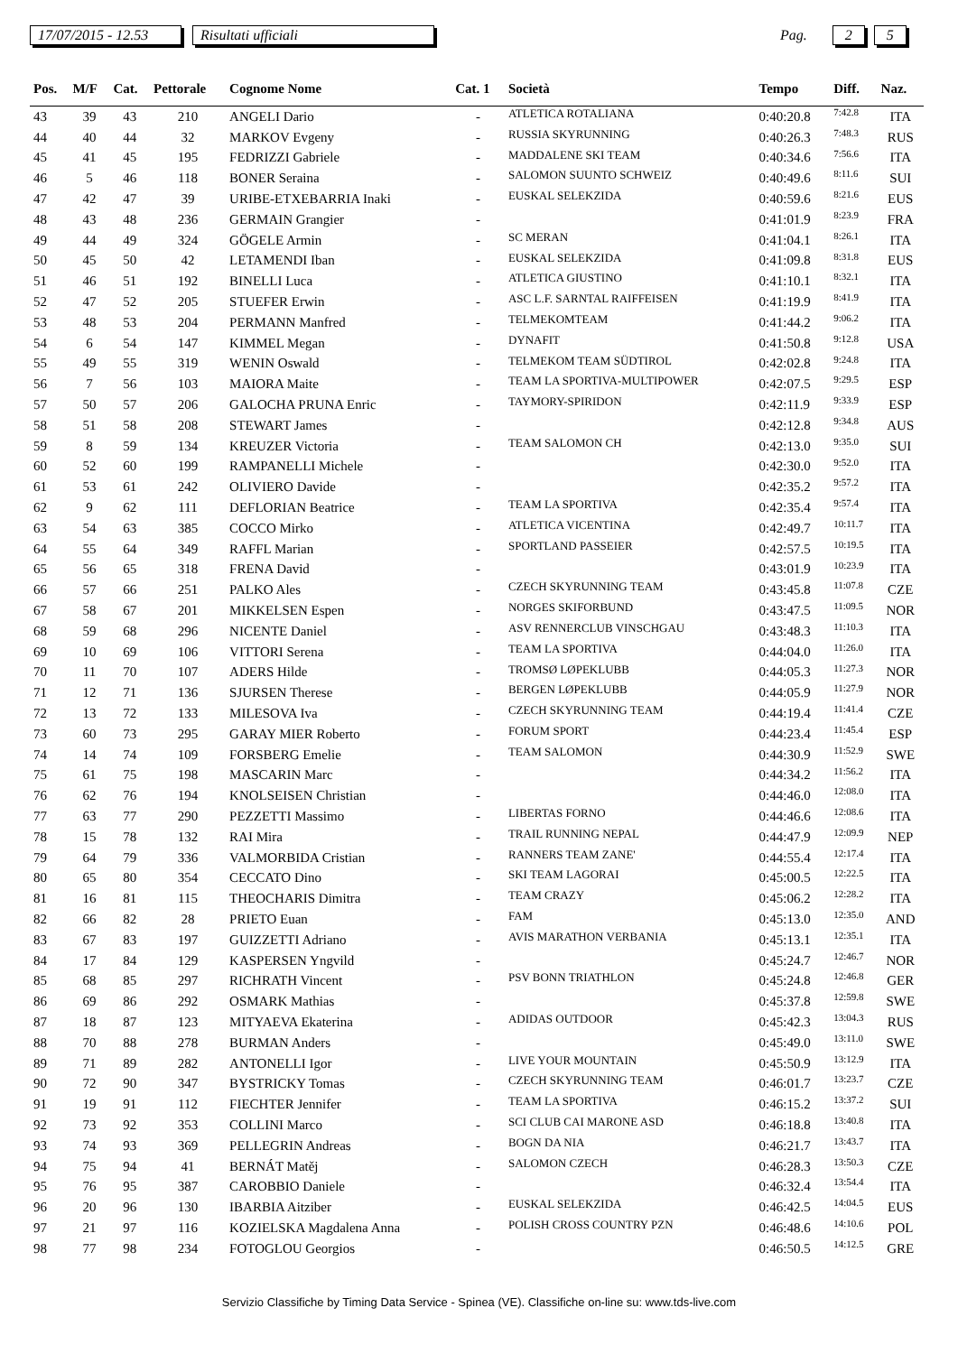17/07/2015 - 12.53 Risultati ufficiali Pag. 2 5
| Pos. | M/F | Cat. | Pettorale | Cognome Nome | Cat. 1 | Società | Tempo | Diff. | Naz. |
| --- | --- | --- | --- | --- | --- | --- | --- | --- | --- |
| 43 | 39 | 43 | 210 | ANGELI Dario | - | ATLETICA ROTALIANA | 0:40:20.8 | 7:42.8 | ITA |
| 44 | 40 | 44 | 32 | MARKOV Evgeny | - | RUSSIA SKYRUNNING | 0:40:26.3 | 7:48.3 | RUS |
| 45 | 41 | 45 | 195 | FEDRIZZI Gabriele | - | MADDALENE SKI TEAM | 0:40:34.6 | 7:56.6 | ITA |
| 46 | 5 | 46 | 118 | BONER Seraina | - | SALOMON SUUNTO SCHWEIZ | 0:40:49.6 | 8:11.6 | SUI |
| 47 | 42 | 47 | 39 | URIBE-ETXEBARRIA Inaki | - | EUSKAL SELEKZIDA | 0:40:59.6 | 8:21.6 | EUS |
| 48 | 43 | 48 | 236 | GERMAIN Grangier | - | | 0:41:01.9 | 8:23.9 | FRA |
| 49 | 44 | 49 | 324 | GÖGELE Armin | - | SC MERAN | 0:41:04.1 | 8:26.1 | ITA |
| 50 | 45 | 50 | 42 | LETAMENDI Iban | - | EUSKAL SELEKZIDA | 0:41:09.8 | 8:31.8 | EUS |
| 51 | 46 | 51 | 192 | BINELLI Luca | - | ATLETICA GIUSTINO | 0:41:10.1 | 8:32.1 | ITA |
| 52 | 47 | 52 | 205 | STUEFER Erwin | - | ASC L.F. SARNTAL RAIFFEISEN | 0:41:19.9 | 8:41.9 | ITA |
| 53 | 48 | 53 | 204 | PERMANN Manfred | - | TELMEKOMTEAM | 0:41:44.2 | 9:06.2 | ITA |
| 54 | 6 | 54 | 147 | KIMMEL Megan | - | DYNAFIT | 0:41:50.8 | 9:12.8 | USA |
| 55 | 49 | 55 | 319 | WENIN Oswald | - | TELMEKOM TEAM SÜDTIROL | 0:42:02.8 | 9:24.8 | ITA |
| 56 | 7 | 56 | 103 | MAIORA Maite | - | TEAM LA SPORTIVA-MULTIPOWER | 0:42:07.5 | 9:29.5 | ESP |
| 57 | 50 | 57 | 206 | GALOCHA PRUNA Enric | - | TAYMORY-SPIRIDON | 0:42:11.9 | 9:33.9 | ESP |
| 58 | 51 | 58 | 208 | STEWART James | - | | 0:42:12.8 | 9:34.8 | AUS |
| 59 | 8 | 59 | 134 | KREUZER Victoria | - | TEAM SALOMON CH | 0:42:13.0 | 9:35.0 | SUI |
| 60 | 52 | 60 | 199 | RAMPANELLI Michele | - | | 0:42:30.0 | 9:52.0 | ITA |
| 61 | 53 | 61 | 242 | OLIVIERO Davide | - | | 0:42:35.2 | 9:57.2 | ITA |
| 62 | 9 | 62 | 111 | DEFLORIAN Beatrice | - | TEAM LA SPORTIVA | 0:42:35.4 | 9:57.4 | ITA |
| 63 | 54 | 63 | 385 | COCCO Mirko | - | ATLETICA VICENTINA | 0:42:49.7 | 10:11.7 | ITA |
| 64 | 55 | 64 | 349 | RAFFL Marian | - | SPORTLAND PASSEIER | 0:42:57.5 | 10:19.5 | ITA |
| 65 | 56 | 65 | 318 | FRENA David | - | | 0:43:01.9 | 10:23.9 | ITA |
| 66 | 57 | 66 | 251 | PALKO Ales | - | CZECH SKYRUNNING TEAM | 0:43:45.8 | 11:07.8 | CZE |
| 67 | 58 | 67 | 201 | MIKKELSEN Espen | - | NORGES SKIFORBUND | 0:43:47.5 | 11:09.5 | NOR |
| 68 | 59 | 68 | 296 | NICENTE Daniel | - | ASV RENNERCLUB VINSCHGAU | 0:43:48.3 | 11:10.3 | ITA |
| 69 | 10 | 69 | 106 | VITTORI Serena | - | TEAM LA SPORTIVA | 0:44:04.0 | 11:26.0 | ITA |
| 70 | 11 | 70 | 107 | ADERS Hilde | - | TROMSØ LØPEKLUBB | 0:44:05.3 | 11:27.3 | NOR |
| 71 | 12 | 71 | 136 | SJURSEN Therese | - | BERGEN LØPEKLUBB | 0:44:05.9 | 11:27.9 | NOR |
| 72 | 13 | 72 | 133 | MILESOVA Iva | - | CZECH SKYRUNNING TEAM | 0:44:19.4 | 11:41.4 | CZE |
| 73 | 60 | 73 | 295 | GARAY MIER Roberto | - | FORUM SPORT | 0:44:23.4 | 11:45.4 | ESP |
| 74 | 14 | 74 | 109 | FORSBERG Emelie | - | TEAM SALOMON | 0:44:30.9 | 11:52.9 | SWE |
| 75 | 61 | 75 | 198 | MASCARIN Marc | - | | 0:44:34.2 | 11:56.2 | ITA |
| 76 | 62 | 76 | 194 | KNOLSEISEN Christian | - | | 0:44:46.0 | 12:08.0 | ITA |
| 77 | 63 | 77 | 290 | PEZZETTI Massimo | - | LIBERTAS FORNO | 0:44:46.6 | 12:08.6 | ITA |
| 78 | 15 | 78 | 132 | RAI Mira | - | TRAIL RUNNING NEPAL | 0:44:47.9 | 12:09.9 | NEP |
| 79 | 64 | 79 | 336 | VALMORBIDA Cristian | - | RANNERS TEAM ZANE' | 0:44:55.4 | 12:17.4 | ITA |
| 80 | 65 | 80 | 354 | CECCATO Dino | - | SKI TEAM LAGORAI | 0:45:00.5 | 12:22.5 | ITA |
| 81 | 16 | 81 | 115 | THEOCHARIS Dimitra | - | TEAM CRAZY | 0:45:06.2 | 12:28.2 | ITA |
| 82 | 66 | 82 | 28 | PRIETO Euan | - | FAM | 0:45:13.0 | 12:35.0 | AND |
| 83 | 67 | 83 | 197 | GUIZZETTI Adriano | - | AVIS MARATHON VERBANIA | 0:45:13.1 | 12:35.1 | ITA |
| 84 | 17 | 84 | 129 | KASPERSEN Yngvild | - | | 0:45:24.7 | 12:46.7 | NOR |
| 85 | 68 | 85 | 297 | RICHRATH Vincent | - | PSV BONN TRIATHLON | 0:45:24.8 | 12:46.8 | GER |
| 86 | 69 | 86 | 292 | OSMARK Mathias | - | | 0:45:37.8 | 12:59.8 | SWE |
| 87 | 18 | 87 | 123 | MITYAEVA Ekaterina | - | ADIDAS OUTDOOR | 0:45:42.3 | 13:04.3 | RUS |
| 88 | 70 | 88 | 278 | BURMAN Anders | - | | 0:45:49.0 | 13:11.0 | SWE |
| 89 | 71 | 89 | 282 | ANTONELLI Igor | - | LIVE YOUR MOUNTAIN | 0:45:50.9 | 13:12.9 | ITA |
| 90 | 72 | 90 | 347 | BYSTRICKY Tomas | - | CZECH SKYRUNNING TEAM | 0:46:01.7 | 13:23.7 | CZE |
| 91 | 19 | 91 | 112 | FIECHTER Jennifer | - | TEAM LA SPORTIVA | 0:46:15.2 | 13:37.2 | SUI |
| 92 | 73 | 92 | 353 | COLLINI Marco | - | SCI CLUB CAI MARONE ASD | 0:46:18.8 | 13:40.8 | ITA |
| 93 | 74 | 93 | 369 | PELLEGRIN Andreas | - | BOGN DA NIA | 0:46:21.7 | 13:43.7 | ITA |
| 94 | 75 | 94 | 41 | BERNÁT Matěj | - | SALOMON CZECH | 0:46:28.3 | 13:50.3 | CZE |
| 95 | 76 | 95 | 387 | CAROBBIO Daniele | - | | 0:46:32.4 | 13:54.4 | ITA |
| 96 | 20 | 96 | 130 | IBARBIA Aitziber | - | EUSKAL SELEKZIDA | 0:46:42.5 | 14:04.5 | EUS |
| 97 | 21 | 97 | 116 | KOZIELSKA Magdalena Anna | - | POLISH CROSS COUNTRY PZN | 0:46:48.6 | 14:10.6 | POL |
| 98 | 77 | 98 | 234 | FOTOGLOU Georgios | - | | 0:46:50.5 | 14:12.5 | GRE |
Servizio Classifiche by Timing Data Service - Spinea (VE). Classifiche on-line su: www.tds-live.com